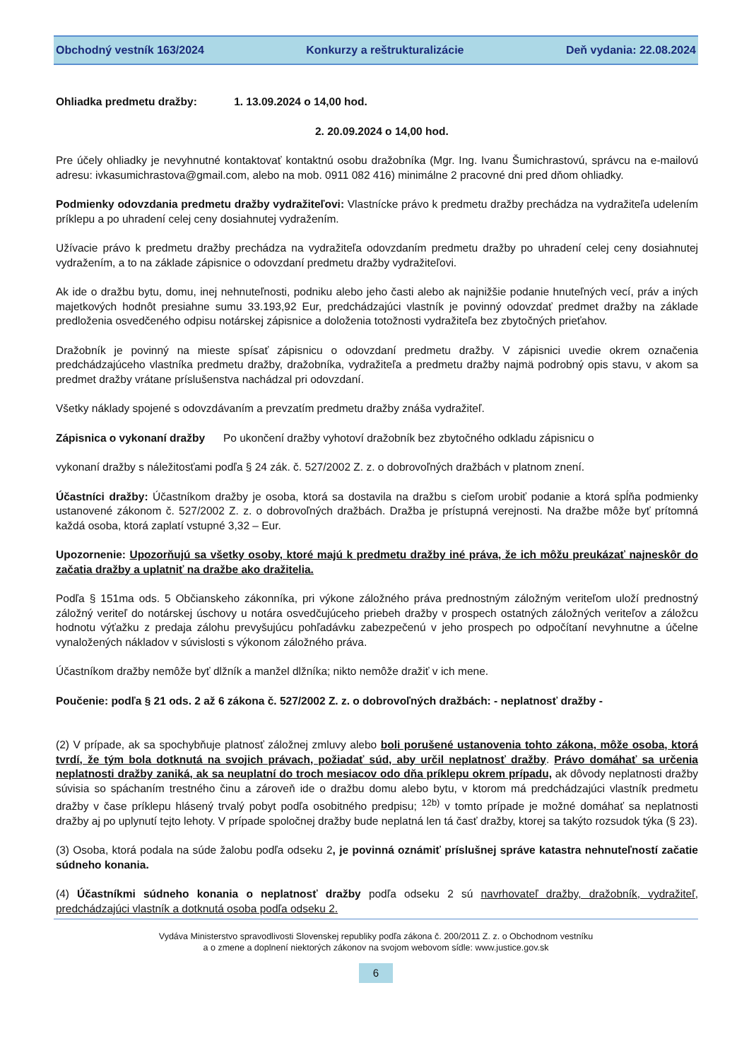Obchodný vestník 163/2024 Konkurzy a reštrukturalizácie Deň vydania: 22.08.2024
Ohliadka predmetu dražby: 1. 13.09.2024 o 14,00 hod.
2. 20.09.2024 o 14,00 hod.
Pre účely ohliadky je nevyhnutné kontaktovať kontaktnú osobu dražobníka (Mgr. Ing. Ivanu Šumichrastovú, správcu na e-mailovú adresu: ivkasumichrastova@gmail.com, alebo na mob. 0911 082 416) minimálne 2 pracovné dni pred dňom ohliadky.
Podmienky odovzdania predmetu dražby vydražiteľovi: Vlastnícke právo k predmetu dražby prechádza na vydražiteľa udelením príklepu a po uhradení celej ceny dosiahnutej vydražením.
Užívacie právo k predmetu dražby prechádza na vydražiteľa odovzdaním predmetu dražby po uhradení celej ceny dosiahnutej vydražením, a to na základe zápisnice o odovzdaní predmetu dražby vydražiteľovi.
Ak ide o dražbu bytu, domu, inej nehnuteľnosti, podniku alebo jeho časti alebo ak najnižšie podanie hnuteľných vecí, práv a iných majetkových hodnôt presiahne sumu 33.193,92 Eur, predchádzajúci vlastník je povinný odovzdať predmet dražby na základe predloženia osvedčeného odpisu notárskej zápisnice a doloženia totožnosti vydražiteľa bez zbytočných prieťahov.
Dražobník je povinný na mieste spísať zápisnicu o odovzdaní predmetu dražby. V zápisnici uvedie okrem označenia predchádzajúceho vlastníka predmetu dražby, dražobníka, vydražiteľa a predmetu dražby najmä podrobný opis stavu, v akom sa predmet dražby vrátane príslušenstva nachádzal pri odovzdaní.
Všetky náklady spojené s odovzdávaním a prevzatím predmetu dražby znáša vydražiteľ.
Zápisnica o vykonaní dražby Po ukončení dražby vyhotoví dražobník bez zbytočného odkladu zápisnicu o
vykonaní dražby s náležitosťami podľa § 24 zák. č. 527/2002 Z. z. o dobrovoľných dražbách v platnom znení.
Účastníci dražby: Účastníkom dražby je osoba, ktorá sa dostavila na dražbu s cieľom urobiť podanie a ktorá spĺňa podmienky ustanovené zákonom č. 527/2002 Z. z. o dobrovoľných dražbách. Dražba je prístupná verejnosti. Na dražbe môže byť prítomná každá osoba, ktorá zaplatí vstupné 3,32 – Eur.
Upozornenie: Upozorňujú sa všetky osoby, ktoré majú k predmetu dražby iné práva, že ich môžu preukázať najneskôr do začatia dražby a uplatniť na dražbe ako dražitelia.
Podľa § 151ma ods. 5 Občianskeho zákonníka, pri výkone záložného práva prednostným záložným veriteľom uloží prednostný záložný veriteľ do notárskej úschovy u notára osvedčujúceho priebeh dražby v prospech ostatných záložných veriteľov a záložcu hodnotu výťažku z predaja zálohu prevyšujúcu pohľadávku zabezpečenú v jeho prospech po odpočítaní nevyhnutne a účelne vynaložených nákladov v súvislosti s výkonom záložného práva.
Účastníkom dražby nemôže byť dlžník a manžel dlžníka; nikto nemôže dražiť v ich mene.
Poučenie: podľa § 21 ods. 2 až 6 zákona č. 527/2002 Z. z. o dobrovoľných dražbách: - neplatnosť dražby -
(2) V prípade, ak sa spochybňuje platnosť záložnej zmluvy alebo boli porušené ustanovenia tohto zákona, môže osoba, ktorá tvrdí, že tým bola dotknutá na svojich právach, požiadať súd, aby určil neplatnosť dražby. Právo domáhať sa určenia neplatnosti dražby zaniká, ak sa neuplatní do troch mesiacov odo dňa príklepu okrem prípadu, ak dôvody neplatnosti dražby súvisia so spáchaním trestného činu a zároveň ide o dražbu domu alebo bytu, v ktorom má predchádzajúci vlastník predmetu dražby v čase príklepu hlásený trvalý pobyt podľa osobitného predpisu; <sup>12b)</sup> v tomto prípade je možné domáhať sa neplatnosti dražby aj po uplynutí tejto lehoty. V prípade spoločnej dražby bude neplatná len tá časť dražby, ktorej sa takýto rozsudok týka (§ 23).
(3) Osoba, ktorá podala na súde žalobu podľa odseku 2, je povinná oznámiť príslušnej správe katastra nehnuteľností začatie súdneho konania.
(4) Účastníkmi súdneho konania o neplatnosť dražby podľa odseku 2 sú navrhovateľ dražby, dražobník, vydražiteľ, predchádzajúci vlastník a dotknutá osoba podľa odseku 2.
Vydáva Ministerstvo spravodlivosti Slovenskej republiky podľa zákona č. 200/2011 Z. z. o Obchodnom vestníku
a o zmene a doplnení niektorých zákonov na svojom webovom sídle: www.justice.gov.sk
6